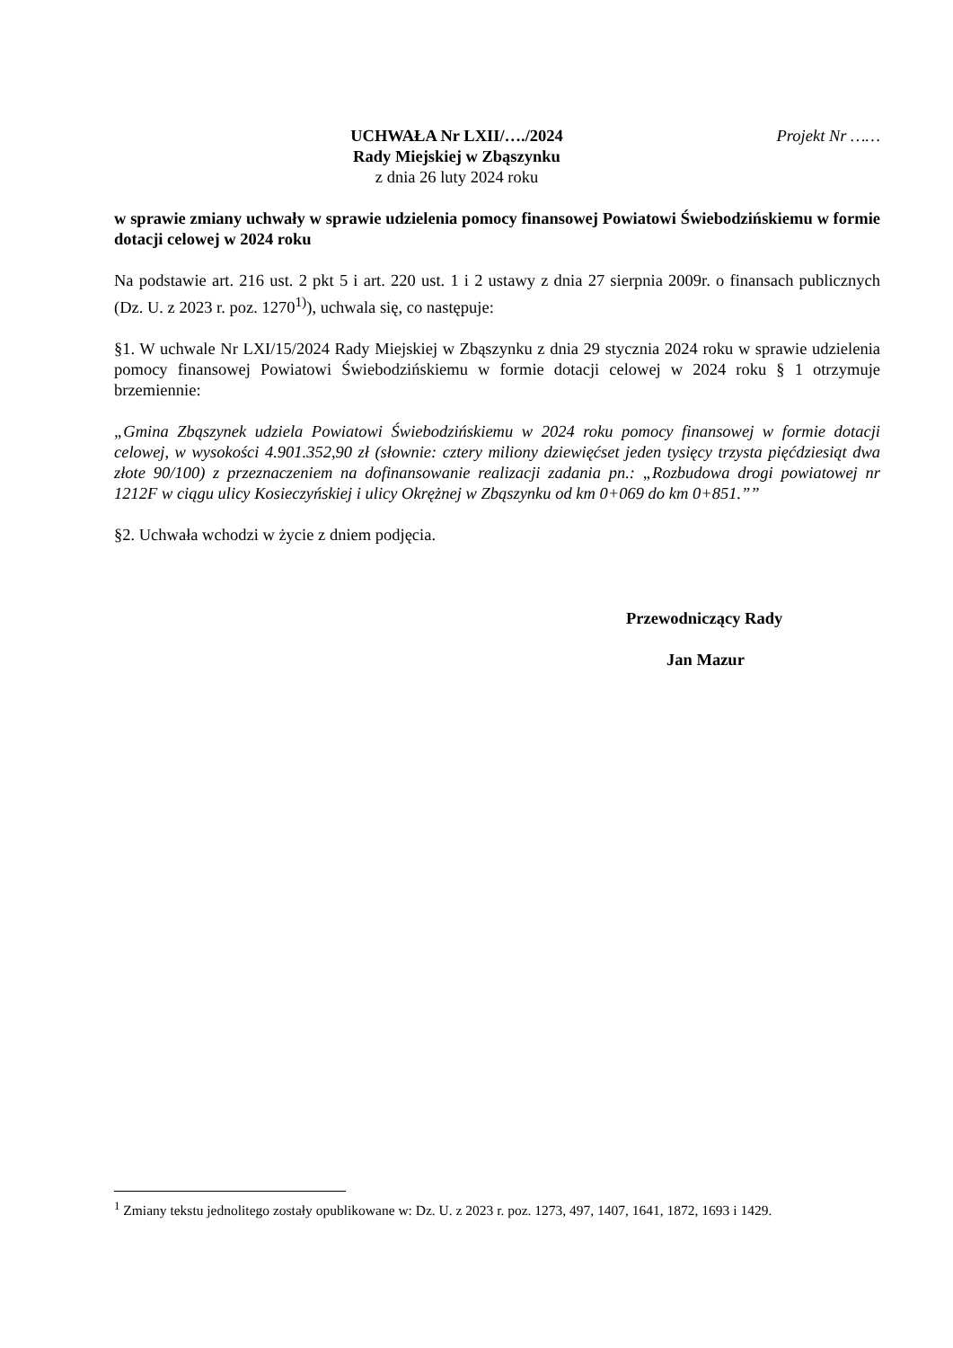UCHWAŁA Nr LXII/…./2024
Rady Miejskiej w Zbąszynku
z dnia 26 luty 2024 roku
Projekt Nr ……
w sprawie zmiany uchwały w sprawie udzielenia pomocy finansowej Powiatowi Świebodzińskiemu w formie dotacji celowej w 2024 roku
Na podstawie art. 216 ust. 2 pkt 5 i art. 220 ust. 1 i 2 ustawy z dnia 27 sierpnia 2009r. o finansach publicznych (Dz. U. z 2023 r. poz. 1270<sup>1)</sup>), uchwala się, co następuje:
§1. W uchwale Nr LXI/15/2024 Rady Miejskiej w Zbąszynku z dnia 29 stycznia 2024 roku w sprawie udzielenia pomocy finansowej Powiatowi Świebodzińskiemu w formie dotacji celowej w 2024 roku § 1 otrzymuje brzemiennie:
„Gmina Zbąszynek udziela Powiatowi Świebodzińskiemu w 2024 roku pomocy finansowej w formie dotacji celowej, w wysokości 4.901.352,90 zł (słownie: cztery miliony dziewięćset jeden tysięcy trzysta pięćdziesiąt dwa złote 90/100) z przeznaczeniem na dofinansowanie realizacji zadania pn.: „Rozbudowa drogi powiatowej nr 1212F w ciągu ulicy Kosieczyńskiej i ulicy Okrężnej w Zbąszynku od km 0+069 do km 0+851.””
§2. Uchwała wchodzi w życie z dniem podjęcia.
Przewodniczący Rady
Jan Mazur
<sup>1</sup> Zmiany tekstu jednolitego zostały opublikowane w: Dz. U. z 2023 r. poz. 1273, 497, 1407, 1641, 1872, 1693 i 1429.